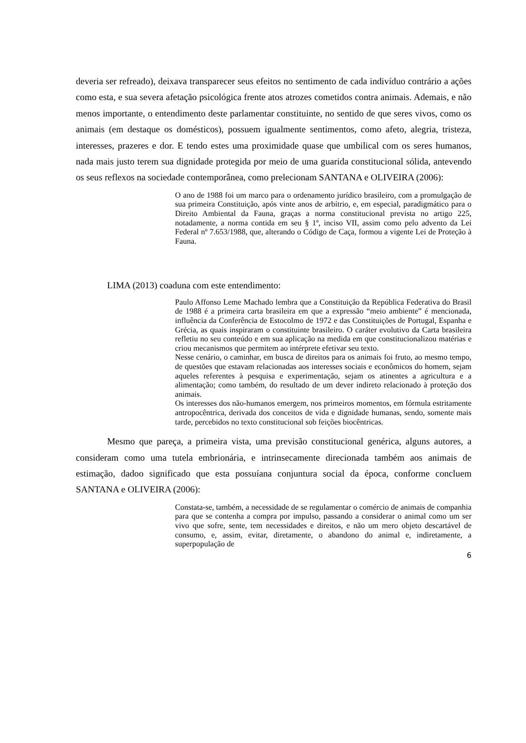deveria ser refreado), deixava transparecer seus efeitos no sentimento de cada indivíduo contrário a ações como esta, e sua severa afetação psicológica frente atos atrozes cometidos contra animais. Ademais, e não menos importante, o entendimento deste parlamentar constituinte, no sentido de que seres vivos, como os animais (em destaque os domésticos), possuem igualmente sentimentos, como afeto, alegria, tristeza, interesses, prazeres e dor. E tendo estes uma proximidade quase que umbilical com os seres humanos, nada mais justo terem sua dignidade protegida por meio de uma guarida constitucional sólida, antevendo os seus reflexos na sociedade contemporânea, como prelecionam SANTANA e OLIVEIRA (2006):
O ano de 1988 foi um marco para o ordenamento jurídico brasileiro, com a promulgação de sua primeira Constituição, após vinte anos de arbítrio, e, em especial, paradigmático para o Direito Ambiental da Fauna, graças a norma constitucional prevista no artigo 225, notadamente, a norma contida em seu § 1º, inciso VII, assim como pelo advento da Lei Federal nº 7.653/1988, que, alterando o Código de Caça, formou a vigente Lei de Proteção à Fauna.
LIMA (2013) coaduna com este entendimento:
Paulo Affonso Leme Machado lembra que a Constituição da República Federativa do Brasil de 1988 é a primeira carta brasileira em que a expressão “meio ambiente” é mencionada, influência da Conferência de Estocolmo de 1972 e das Constituições de Portugal, Espanha e Grécia, as quais inspiraram o constituinte brasileiro. O caráter evolutivo da Carta brasileira refletiu no seu conteúdo e em sua aplicação na medida em que constitucionalizou matérias e criou mecanismos que permitem ao intérprete efetivar seu texto.
Nesse cenário, o caminhar, em busca de direitos para os animais foi fruto, ao mesmo tempo, de questões que estavam relacionadas aos interesses sociais e econômicos do homem, sejam aqueles referentes à pesquisa e experimentação, sejam os atinentes a agricultura e a alimentação; como também, do resultado de um dever indireto relacionado à proteção dos animais.
Os interesses dos não-humanos emergem, nos primeiros momentos, em fórmula estritamente antropocêntrica, derivada dos conceitos de vida e dignidade humanas, sendo, somente mais tarde, percebidos no texto constitucional sob feições biocêntricas.
Mesmo que pareça, a primeira vista, uma previsão constitucional genérica, alguns autores, a consideram como uma tutela embrionária, e intrinsecamente direcionada também aos animais de estimação, dadoo significado que esta possuíana conjuntura social da época, conforme concluem SANTANA e OLIVEIRA (2006):
Constata-se, também, a necessidade de se regulamentar o comércio de animais de companhia para que se contenha a compra por impulso, passando a considerar o animal como um ser vivo que sofre, sente, tem necessidades e direitos, e não um mero objeto descartável de consumo, e, assim, evitar, diretamente, o abandono do animal e, indiretamente, a superpopulação de
6